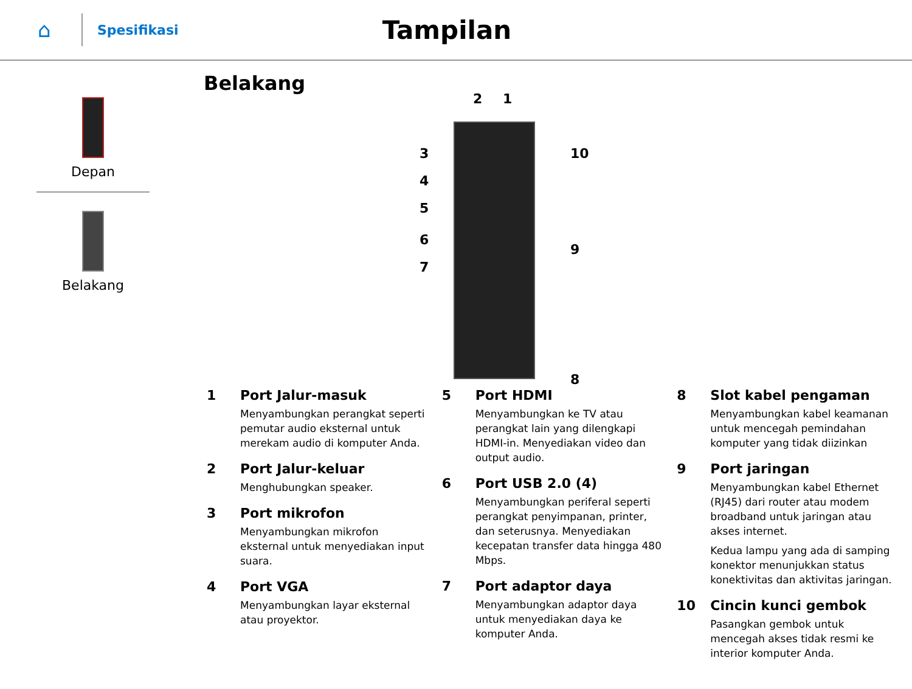⌂
Spesifikasi
Tampilan
Depan
Belakang
Belakang
2 1
3 10
4
5
6
9
7
8
1 Port Jalur-masuk
Menyambungkan perangkat seperti pemutar audio eksternal untuk merekam audio di komputer Anda.
2 Port Jalur-keluar
Menghubungkan speaker.
3 Port mikrofon
Menyambungkan mikrofon eksternal untuk menyediakan input suara.
4 Port VGA
Menyambungkan layar eksternal atau proyektor.
5 Port HDMI
Menyambungkan ke TV atau perangkat lain yang dilengkapi HDMI-in. Menyediakan video dan output audio.
6 Port USB 2.0 (4)
Menyambungkan periferal seperti perangkat penyimpanan, printer, dan seterusnya. Menyediakan kecepatan transfer data hingga 480 Mbps.
7 Port adaptor daya
Menyambungkan adaptor daya untuk menyediakan daya ke komputer Anda.
8 Slot kabel pengaman
Menyambungkan kabel keamanan untuk mencegah pemindahan komputer yang tidak diizinkan
9 Port jaringan
Menyambungkan kabel Ethernet (RJ45) dari router atau modem broadband untuk jaringan atau akses internet.
Kedua lampu yang ada di samping konektor menunjukkan status konektivitas dan aktivitas jaringan.
10 Cincin kunci gembok
Pasangkan gembok untuk mencegah akses tidak resmi ke interior komputer Anda.